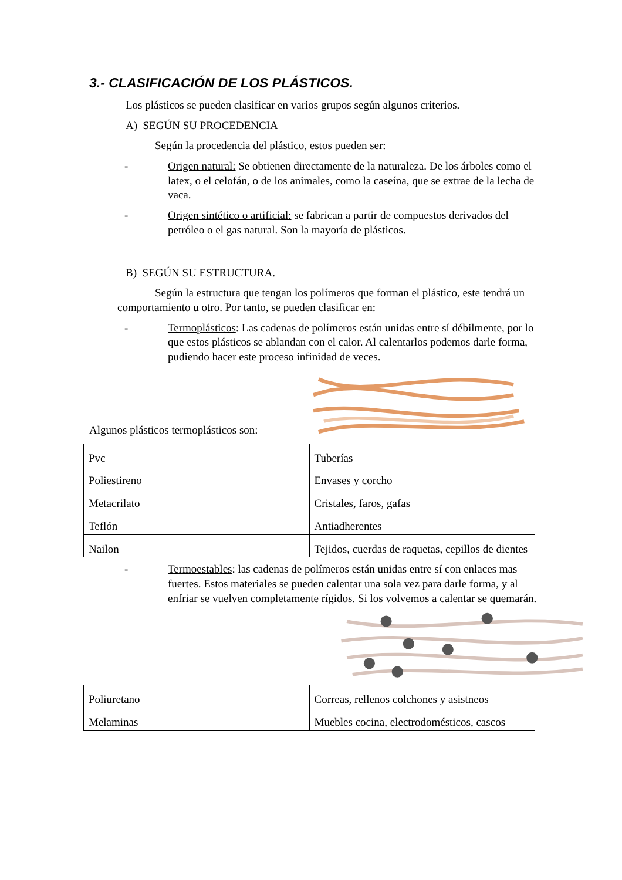3.- CLASIFICACIÓN DE LOS PLÁSTICOS.
Los plásticos se pueden clasificar en varios grupos según algunos criterios.
A) SEGÚN SU PROCEDENCIA
Según la procedencia del plástico, estos pueden ser:
- Origen natural: Se obtienen directamente de la naturaleza. De los árboles como el latex, o el celofán, o de los animales, como la caseína, que se extrae de la lecha de vaca.
- Origen sintético o artificial: se fabrican a partir de compuestos derivados del petróleo o el gas natural. Son la mayoría de plásticos.
B) SEGÚN SU ESTRUCTURA.
Según la estructura que tengan los polímeros que forman el plástico, este tendrá un comportamiento u otro. Por tanto, se pueden clasificar en:
- Termoplásticos: Las cadenas de polímeros están unidas entre sí débilmente, por lo que estos plásticos se ablandan con el calor. Al calentarlos podemos darle forma, pudiendo hacer este proceso infinidad de veces.
Algunos plásticos termoplásticos son:
| Pvc | Tuberías |
| Poliestireno | Envases y corcho |
| Metacrilato | Cristales, faros, gafas |
| Teflón | Antiadherentes |
| Nailon | Tejidos, cuerdas de raquetas, cepillos de dientes |
- Termoestables: las cadenas de polímeros están unidas entre sí con enlaces mas fuertes. Estos materiales se pueden calentar una sola vez para darle forma, y al enfriar se vuelven completamente rígidos. Si los volvemos a calentar se quemarán.
| Poliuretano | Correas, rellenos colchones y asistneos |
| Melaminas | Muebles cocina, electrodomésticos, cascos |